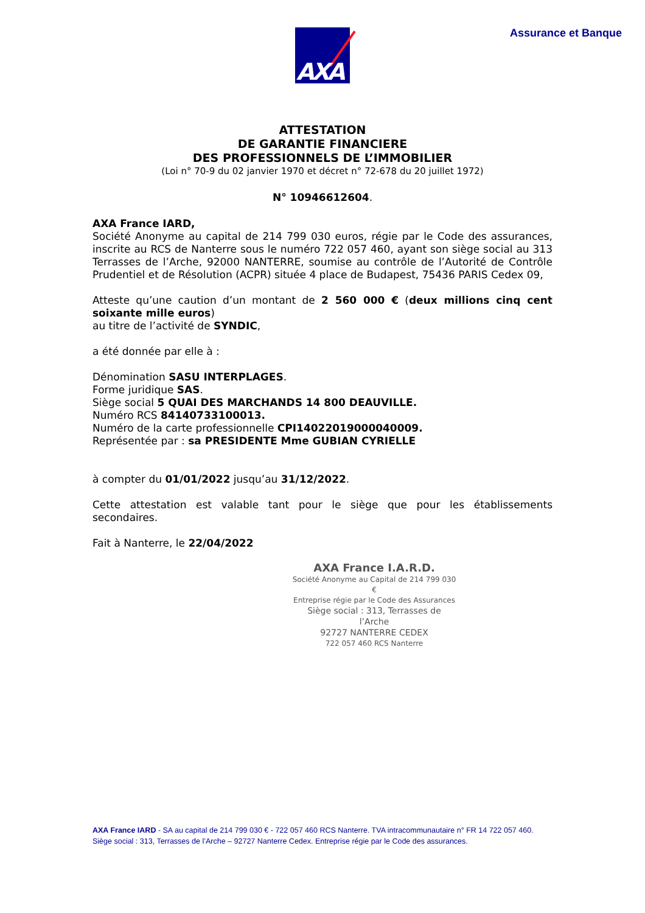AXA Assurance et Banque
ATTESTATION
DE GARANTIE FINANCIERE
DES PROFESSIONNELS DE L’IMMOBILIER
(Loi n° 70-9 du 02 janvier 1970 et décret n° 72-678 du 20 juillet 1972)
N° 10946612604.
AXA France IARD,
Société Anonyme au capital de 214 799 030 euros, régie par le Code des assurances, inscrite au RCS de Nanterre sous le numéro 722 057 460, ayant son siège social au 313 Terrasses de l’Arche, 92000 NANTERRE, soumise au contrôle de l’Autorité de Contrôle Prudentiel et de Résolution (ACPR) située 4 place de Budapest, 75436 PARIS Cedex 09,
Atteste qu’une caution d’un montant de 2 560 000 € (deux millions cinq cent soixante mille euros)
au titre de l’activité de SYNDIC,
a été donnée par elle à :
Dénomination SASU INTERPLAGES.
Forme juridique SAS.
Siège social 5 QUAI DES MARCHANDS 14 800 DEAUVILLE.
Numéro RCS 84140733100013.
Numéro de la carte professionnelle CPI14022019000040009.
Représentée par : sa PRESIDENTE Mme GUBIAN CYRIELLE
à compter du 01/01/2022 jusqu’au 31/12/2022.
Cette attestation est valable tant pour le siège que pour les établissements secondaires.
Fait à Nanterre, le 22/04/2022
AXA France I.A.R.D.
Société Anonyme au Capital de 214 799 030 €
Entreprise régie par le Code des Assurances
Siège social : 313, Terrasses de l’Arche
92727 NANTERRE CEDEX
722 057 460 RCS Nanterre
AXA France IARD - SA au capital de 214 799 030 € - 722 057 460 RCS Nanterre. TVA intracommunautaire n° FR 14 722 057 460. Siège social : 313, Terrasses de l’Arche – 92727 Nanterre Cedex. Entreprise régie par le Code des assurances.